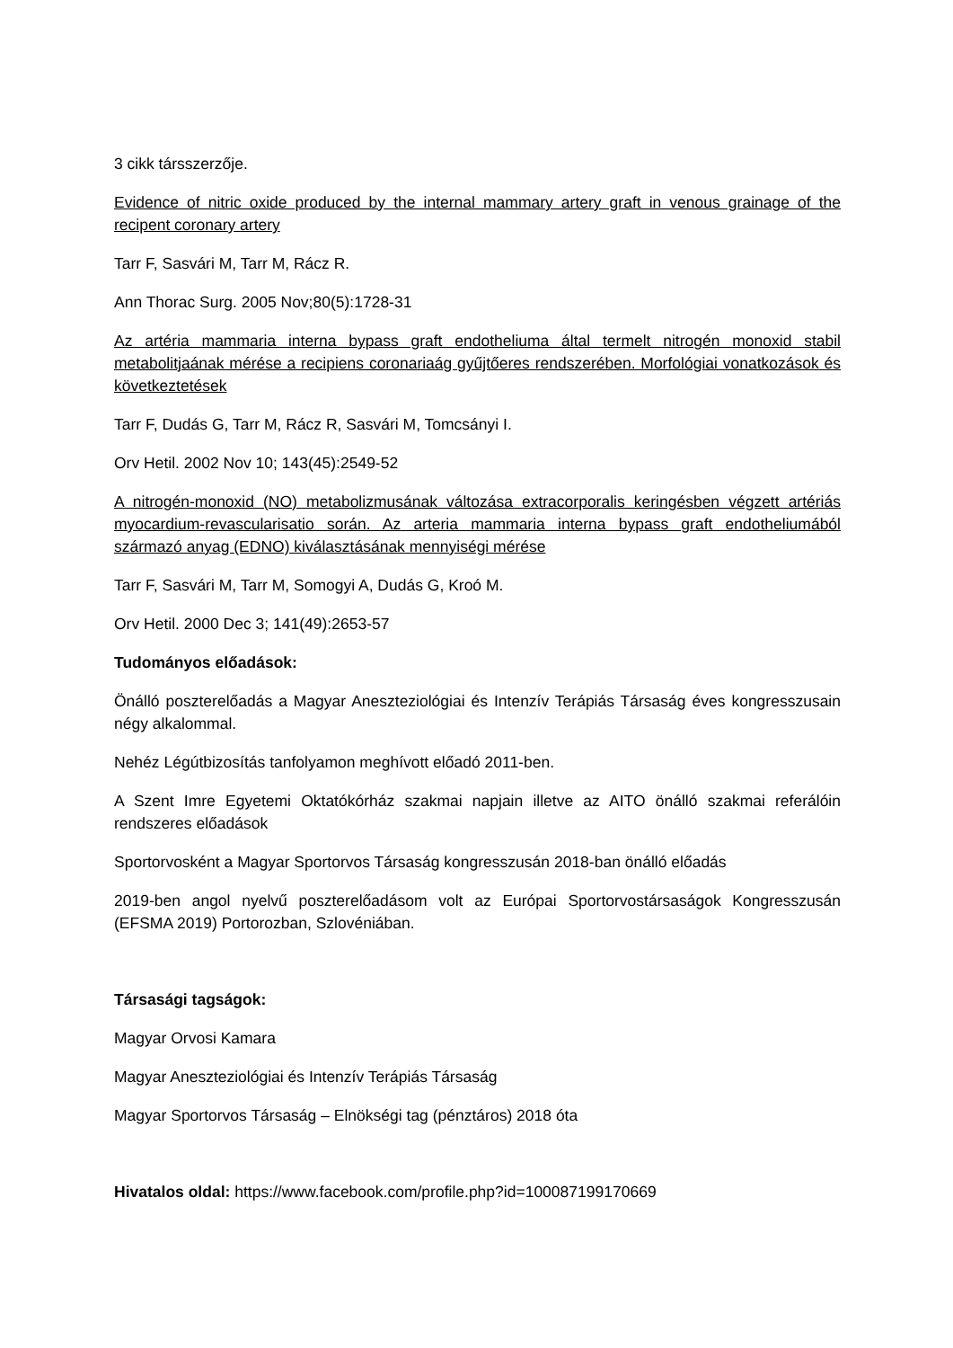3 cikk társszerzője.
Evidence of nitric oxide produced by the internal mammary artery graft in venous grainage of the recipent coronary artery
Tarr F, Sasvári M, Tarr M, Rácz R.
Ann Thorac Surg. 2005 Nov;80(5):1728-31
Az artéria mammaria interna bypass graft endotheliuma által termelt nitrogén monoxid stabil metabolitjaának mérése a recipiens coronariaág gyűjtőeres rendszerében. Morfológiai vonatkozások és következtetések
Tarr F, Dudás G, Tarr M, Rácz R, Sasvári M, Tomcsányi I.
Orv Hetil. 2002 Nov 10; 143(45):2549-52
A nitrogén-monoxid (NO) metabolizmusának változása extracorporalis keringésben végzett artériás myocardium-revascularisatio során. Az arteria mammaria interna bypass graft endotheliumából származó anyag (EDNO) kiválasztásának mennyiségi mérése
Tarr F, Sasvári M, Tarr M, Somogyi A, Dudás G, Kroó M.
Orv Hetil. 2000 Dec 3; 141(49):2653-57
Tudományos előadások:
Önálló poszterelőadás a Magyar Aneszteziológiai és Intenzív Terápiás Társaság éves kongresszusain négy alkalommal.
Nehéz Légútbizosítás tanfolyamon meghívott előadó 2011-ben.
A Szent Imre Egyetemi Oktatókórház szakmai napjain illetve az AITO önálló szakmai referálóin rendszeres előadások
Sportorvosként a Magyar Sportorvos Társaság kongresszusán 2018-ban önálló előadás
2019-ben angol nyelvű poszterelőadásom volt az Európai Sportorvostársaságok Kongresszusán (EFSMA 2019) Portorozban, Szlovéniában.
Társasági tagságok:
Magyar Orvosi Kamara
Magyar Aneszteziológiai és Intenzív Terápiás Társaság
Magyar Sportorvos Társaság – Elnökségi tag (pénztáros) 2018 óta
Hivatalos oldal: https://www.facebook.com/profile.php?id=100087199170669